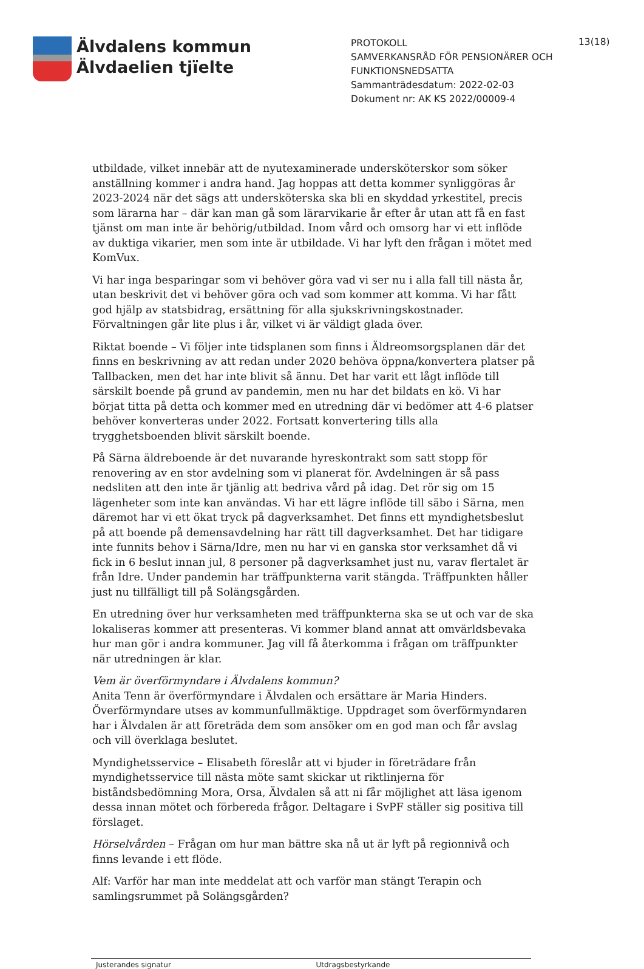Älvdalens kommun
Älvdaelien tjïelte
PROTOKOLL
SAMVERKANSRÅD FÖR PENSIONÄRER OCH FUNKTIONSNEDSATTA
Sammanträdesdatum: 2022-02-03
Dokument nr: AK KS 2022/00009-4
13(18)
utbildade, vilket innebär att de nyutexaminerade undersköterskor som söker anställning kommer i andra hand. Jag hoppas att detta kommer synliggöras år 2023-2024 när det sägs att undersköterska ska bli en skyddad yrkestitel, precis som lärarna har – där kan man gå som lärarvikarie år efter år utan att få en fast tjänst om man inte är behörig/utbildad. Inom vård och omsorg har vi ett inflöde av duktiga vikarier, men som inte är utbildade. Vi har lyft den frågan i mötet med KomVux.
Vi har inga besparingar som vi behöver göra vad vi ser nu i alla fall till nästa år, utan beskrivit det vi behöver göra och vad som kommer att komma. Vi har fått god hjälp av statsbidrag, ersättning för alla sjukskrivningskostnader. Förvaltningen går lite plus i år, vilket vi är väldigt glada över.
Riktat boende – Vi följer inte tidsplanen som finns i Äldreomsorgsplanen där det finns en beskrivning av att redan under 2020 behöva öppna/konvertera platser på Tallbacken, men det har inte blivit så ännu. Det har varit ett lågt inflöde till särskilt boende på grund av pandemin, men nu har det bildats en kö. Vi har börjat titta på detta och kommer med en utredning där vi bedömer att 4-6 platser behöver konverteras under 2022. Fortsatt konvertering tills alla trygghetsboenden blivit särskilt boende.
På Särna äldreboende är det nuvarande hyreskontrakt som satt stopp för renovering av en stor avdelning som vi planerat för. Avdelningen är så pass nedsliten att den inte är tjänlig att bedriva vård på idag. Det rör sig om 15 lägenheter som inte kan användas. Vi har ett lägre inflöde till säbo i Särna, men däremot har vi ett ökat tryck på dagverksamhet. Det finns ett myndighetsbeslut på att boende på demensavdelning har rätt till dagverksamhet. Det har tidigare inte funnits behov i Särna/Idre, men nu har vi en ganska stor verksamhet då vi fick in 6 beslut innan jul, 8 personer på dagverksamhet just nu, varav flertalet är från Idre. Under pandemin har träffpunkterna varit stängda. Träffpunkten håller just nu tillfälligt till på Solängsgården.
En utredning över hur verksamheten med träffpunkterna ska se ut och var de ska lokaliseras kommer att presenteras. Vi kommer bland annat att omvärldsbevaka hur man gör i andra kommuner. Jag vill få återkomma i frågan om träffpunkter när utredningen är klar.
Vem är överförmyndare i Älvdalens kommun?
Anita Tenn är överförmyndare i Älvdalen och ersättare är Maria Hinders. Överförmyndare utses av kommunfullmäktige. Uppdraget som överförmyndaren har i Älvdalen är att företräda dem som ansöker om en god man och får avslag och vill överklaga beslutet.
Myndighetsservice – Elisabeth föreslår att vi bjuder in företrädare från myndighetsservice till nästa möte samt skickar ut riktlinjerna för biståndsbedömning Mora, Orsa, Älvdalen så att ni får möjlighet att läsa igenom dessa innan mötet och förbereda frågor. Deltagare i SvPF ställer sig positiva till förslaget.
Hörselvården – Frågan om hur man bättre ska nå ut är lyft på regionnivå och finns levande i ett flöde.
Alf: Varför har man inte meddelat att och varför man stängt Terapin och samlingsrummet på Solängsgården?
Justerandes signatur Utdragsbestyrkande